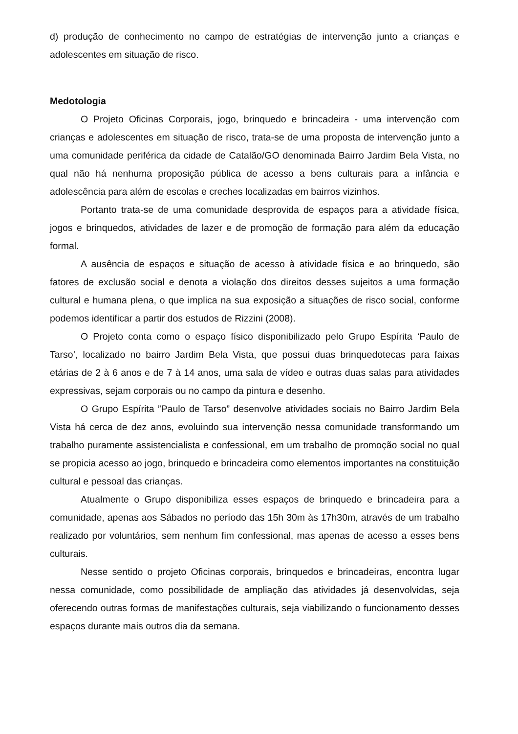d) produção de conhecimento no campo de estratégias de intervenção junto a crianças e adolescentes em situação de risco.
Medotologia
O Projeto Oficinas Corporais, jogo, brinquedo e brincadeira - uma intervenção com crianças e adolescentes em situação de risco, trata-se de uma proposta de intervenção junto a uma comunidade periférica da cidade de Catalão/GO denominada Bairro Jardim Bela Vista, no qual não há nenhuma proposição pública de acesso a bens culturais para a infância e adolescência para além de escolas e creches localizadas em bairros vizinhos.
Portanto trata-se de uma comunidade desprovida de espaços para a atividade física, jogos e brinquedos, atividades de lazer e de promoção de formação para além da educação formal.
A ausência de espaços e situação de acesso à atividade física e ao brinquedo, são fatores de exclusão social e denota a violação dos direitos desses sujeitos a uma formação cultural e humana plena, o que implica na sua exposição a situações de risco social, conforme podemos identificar a partir dos estudos de Rizzini (2008).
O Projeto conta como o espaço físico disponibilizado pelo Grupo Espírita ‘Paulo de Tarso’, localizado no bairro Jardim Bela Vista, que possui duas brinquedotecas para faixas etárias de 2 à 6 anos e de 7 à 14 anos, uma sala de vídeo e outras duas salas para atividades expressivas, sejam corporais ou no campo da pintura e desenho.
O Grupo Espírita ”Paulo de Tarso” desenvolve atividades sociais no Bairro Jardim Bela Vista há cerca de dez anos, evoluindo sua intervenção nessa comunidade transformando um trabalho puramente assistencialista e confessional, em um trabalho de promoção social no qual se propicia acesso ao jogo, brinquedo e brincadeira como elementos importantes na constituição cultural e pessoal das crianças.
Atualmente o Grupo disponibiliza esses espaços de brinquedo e brincadeira para a comunidade, apenas aos Sábados no período das 15h 30m às 17h30m, através de um trabalho realizado por voluntários, sem nenhum fim confessional, mas apenas de acesso a esses bens culturais.
Nesse sentido o projeto Oficinas corporais, brinquedos e brincadeiras, encontra lugar nessa comunidade, como possibilidade de ampliação das atividades já desenvolvidas, seja oferecendo outras formas de manifestações culturais, seja viabilizando o funcionamento desses espaços durante mais outros dia da semana.